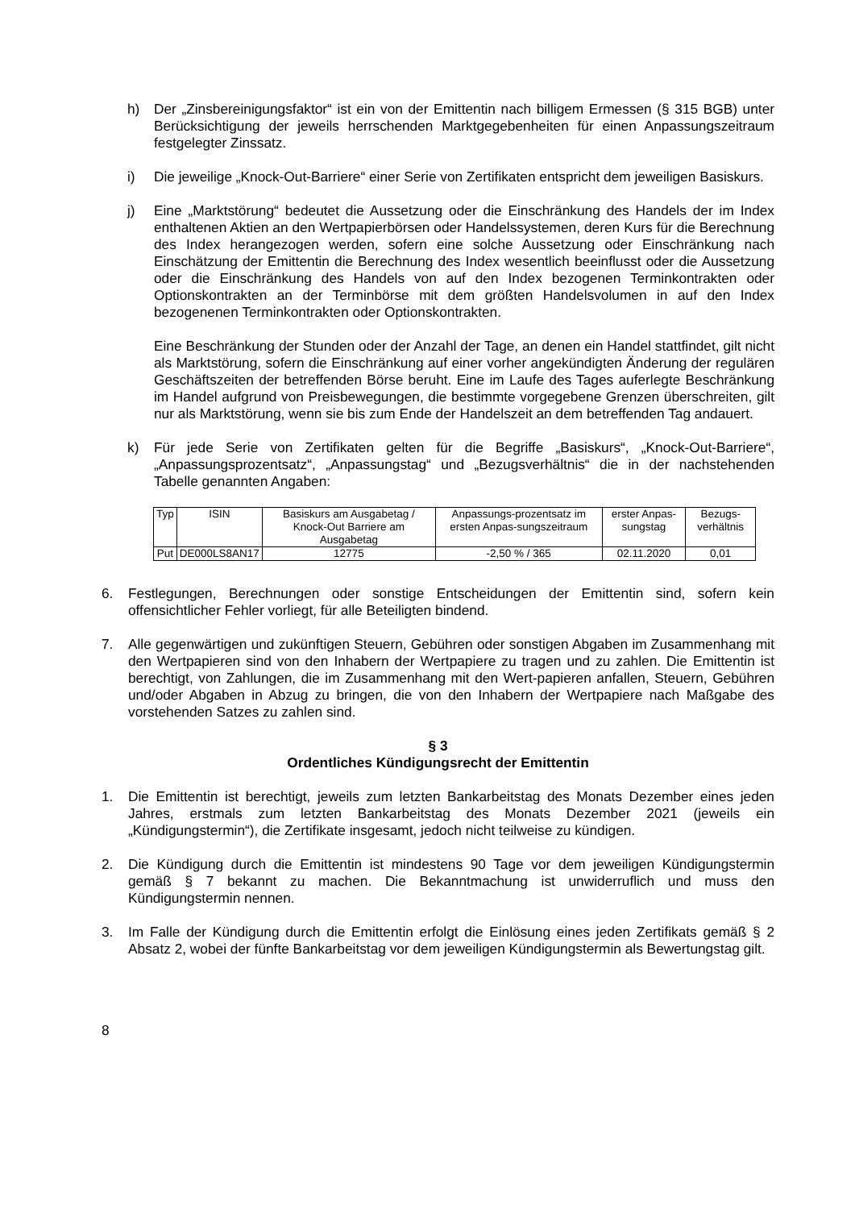h) Der „Zinsbereinigungsfaktor“ ist ein von der Emittentin nach billigem Ermessen (§ 315 BGB) unter Berücksichtigung der jeweils herrschenden Marktgegebenheiten für einen Anpassungszeitraum festgelegter Zinssatz.
i) Die jeweilige „Knock-Out-Barriere“ einer Serie von Zertifikaten entspricht dem jeweiligen Basiskurs.
j) Eine „Marktstörung“ bedeutet die Aussetzung oder die Einschränkung des Handels der im Index enthaltenen Aktien an den Wertpapierbörsen oder Handelssystemen, deren Kurs für die Berechnung des Index herangezogen werden, sofern eine solche Aussetzung oder Einschränkung nach Einschätzung der Emittentin die Berechnung des Index wesentlich beeinflusst oder die Aussetzung oder die Einschränkung des Handels von auf den Index bezogenen Terminkontrakten oder Optionskontrakten an der Terminbörse mit dem größten Handelsvolumen in auf den Index bezogenenen Terminkontrakten oder Optionskontrakten.
Eine Beschränkung der Stunden oder der Anzahl der Tage, an denen ein Handel stattfindet, gilt nicht als Marktstörung, sofern die Einschränkung auf einer vorher angekündigten Änderung der regulären Geschäftszeiten der betreffenden Börse beruht. Eine im Laufe des Tages auferlegte Beschränkung im Handel aufgrund von Preisbewegungen, die bestimmte vorgegebene Grenzen überschreiten, gilt nur als Marktstörung, wenn sie bis zum Ende der Handelszeit an dem betreffenden Tag andauert.
k) Für jede Serie von Zertifikaten gelten für die Begriffe „Basiskurs“, „Knock-Out-Barriere“, „Anpassungsprozentsatz“, „Anpassungstag“ und „Bezugsverhältnis“ die in der nachstehenden Tabelle genannten Angaben:
| Typ | ISIN | Basiskurs am Ausgabetag / Knock-Out Barriere am Ausgabetag | Anpassungs-prozentsatz im ersten Anpas-sungszeitraum | erster Anpas-sungstag | Bezugs-verhältnis |
| --- | --- | --- | --- | --- | --- |
| Put | DE000LS8AN17 | 12775 | -2,50 % / 365 | 02.11.2020 | 0,01 |
6. Festlegungen, Berechnungen oder sonstige Entscheidungen der Emittentin sind, sofern kein offensichtlicher Fehler vorliegt, für alle Beteiligten bindend.
7. Alle gegenwärtigen und zukünftigen Steuern, Gebühren oder sonstigen Abgaben im Zusammenhang mit den Wertpapieren sind von den Inhabern der Wertpapiere zu tragen und zu zahlen. Die Emittentin ist berechtigt, von Zahlungen, die im Zusammenhang mit den Wert-papieren anfallen, Steuern, Gebühren und/oder Abgaben in Abzug zu bringen, die von den Inhabern der Wertpapiere nach Maßgabe des vorstehenden Satzes zu zahlen sind.
§ 3
Ordentliches Kündigungsrecht der Emittentin
1. Die Emittentin ist berechtigt, jeweils zum letzten Bankarbeitstag des Monats Dezember eines jeden Jahres, erstmals zum letzten Bankarbeitstag des Monats Dezember 2021 (jeweils ein „Kündigungstermin“), die Zertifikate insgesamt, jedoch nicht teilweise zu kündigen.
2. Die Kündigung durch die Emittentin ist mindestens 90 Tage vor dem jeweiligen Kündigungstermin gemäß § 7 bekannt zu machen. Die Bekanntmachung ist unwiderruflich und muss den Kündigungstermin nennen.
3. Im Falle der Kündigung durch die Emittentin erfolgt die Einlösung eines jeden Zertifikats gemäß § 2 Absatz 2, wobei der fünfte Bankarbeitstag vor dem jeweiligen Kündigungstermin als Bewertungstag gilt.
8